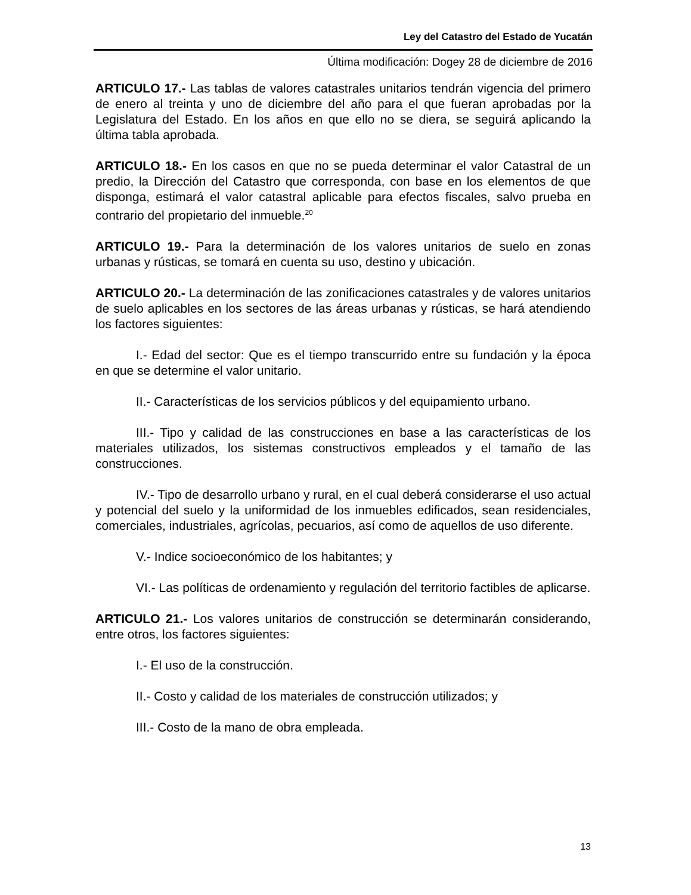Ley del Catastro del Estado de Yucatán
Última modificación: Dogey 28 de diciembre de 2016
ARTICULO 17.- Las tablas de valores catastrales unitarios tendrán vigencia del primero de enero al treinta y uno de diciembre del año para el que fueran aprobadas por la Legislatura del Estado. En los años en que ello no se diera, se seguirá aplicando la última tabla aprobada.
ARTICULO 18.- En los casos en que no se pueda determinar el valor Catastral de un predio, la Dirección del Catastro que corresponda, con base en los elementos de que disponga, estimará el valor catastral aplicable para efectos fiscales, salvo prueba en contrario del propietario del inmueble.<sup>20</sup>
ARTICULO 19.- Para la determinación de los valores unitarios de suelo en zonas urbanas y rústicas, se tomará en cuenta su uso, destino y ubicación.
ARTICULO 20.- La determinación de las zonificaciones catastrales y de valores unitarios de suelo aplicables en los sectores de las áreas urbanas y rústicas, se hará atendiendo los factores siguientes:
I.- Edad del sector: Que es el tiempo transcurrido entre su fundación y la época en que se determine el valor unitario.
II.- Características de los servicios públicos y del equipamiento urbano.
III.- Tipo y calidad de las construcciones en base a las características de los materiales utilizados, los sistemas constructivos empleados y el tamaño de las construcciones.
IV.- Tipo de desarrollo urbano y rural, en el cual deberá considerarse el uso actual y potencial del suelo y la uniformidad de los inmuebles edificados, sean residenciales, comerciales, industriales, agrícolas, pecuarios, así como de aquellos de uso diferente.
V.- Indice socioeconómico de los habitantes; y
VI.- Las políticas de ordenamiento y regulación del territorio factibles de aplicarse.
ARTICULO 21.- Los valores unitarios de construcción se determinarán considerando, entre otros, los factores siguientes:
I.- El uso de la construcción.
II.- Costo y calidad de los materiales de construcción utilizados; y
III.- Costo de la mano de obra empleada.
13